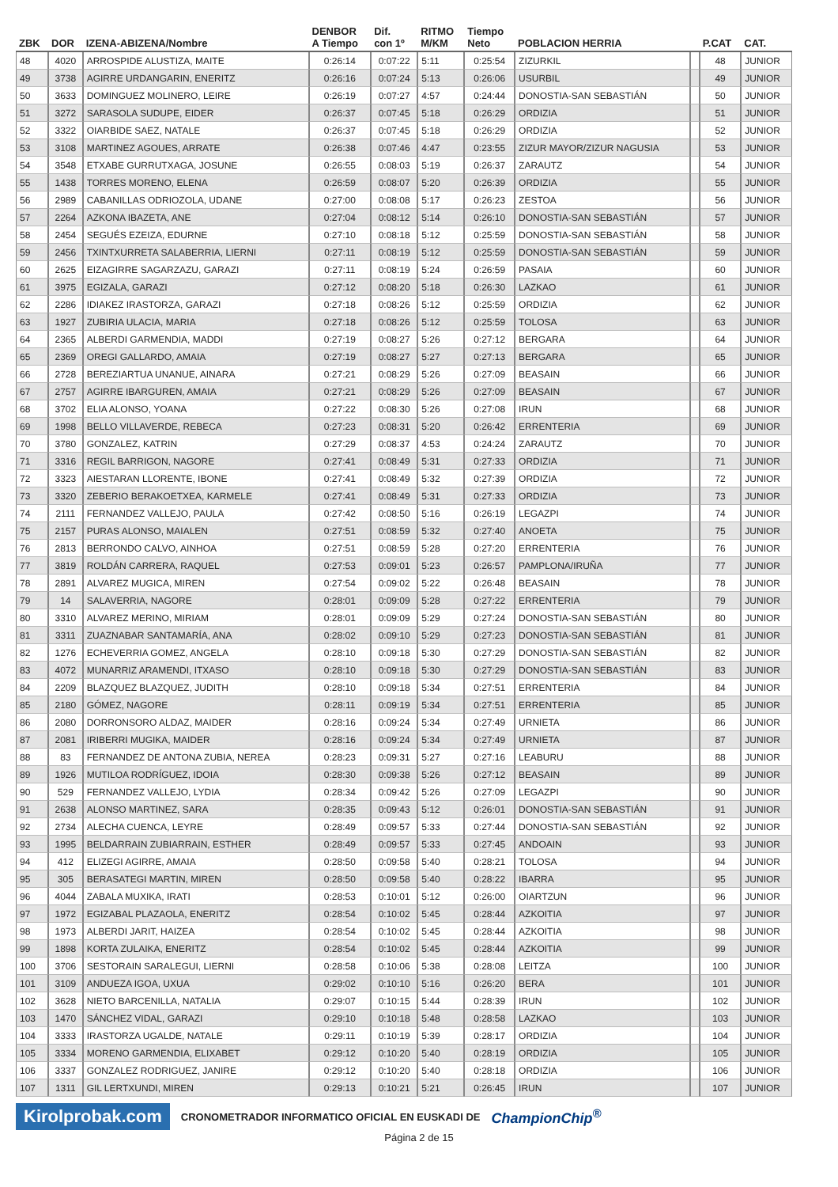| ZBK | DOR | IZENA-ABIZENA/Nombre | DENBOR A Tiempo | Dif. con 1º | RITMO M/KM | Tiempo Neto | POBLACION HERRIA | | P.CAT | CAT. |
| --- | --- | --- | --- | --- | --- | --- | --- | --- | --- | --- |
| 48 | 4020 | ARROSPIDE ALUSTIZA, MAITE | 0:26:14 | 0:07:22 | 5:11 | 0:25:54 | ZIZURKIL | | 48 | JUNIOR |
| 49 | 3738 | AGIRRE URDANGARIN, ENERITZ | 0:26:16 | 0:07:24 | 5:13 | 0:26:06 | USURBIL | | 49 | JUNIOR |
| 50 | 3633 | DOMINGUEZ MOLINERO, LEIRE | 0:26:19 | 0:07:27 | 4:57 | 0:24:44 | DONOSTIA-SAN SEBASTIÁN | | 50 | JUNIOR |
| 51 | 3272 | SARASOLA SUDUPE, EIDER | 0:26:37 | 0:07:45 | 5:18 | 0:26:29 | ORDIZIA | | 51 | JUNIOR |
| 52 | 3322 | OIARBIDE SAEZ, NATALE | 0:26:37 | 0:07:45 | 5:18 | 0:26:29 | ORDIZIA | | 52 | JUNIOR |
| 53 | 3108 | MARTINEZ AGOUES, ARRATE | 0:26:38 | 0:07:46 | 4:47 | 0:23:55 | ZIZUR MAYOR/ZIZUR NAGUSIA | | 53 | JUNIOR |
| 54 | 3548 | ETXABE GURRUTXAGA, JOSUNE | 0:26:55 | 0:08:03 | 5:19 | 0:26:37 | ZARAUTZ | | 54 | JUNIOR |
| 55 | 1438 | TORRES MORENO, ELENA | 0:26:59 | 0:08:07 | 5:20 | 0:26:39 | ORDIZIA | | 55 | JUNIOR |
| 56 | 2989 | CABANILLAS ODRIOZOLA, UDANE | 0:27:00 | 0:08:08 | 5:17 | 0:26:23 | ZESTOA | | 56 | JUNIOR |
| 57 | 2264 | AZKONA IBAZETA, ANE | 0:27:04 | 0:08:12 | 5:14 | 0:26:10 | DONOSTIA-SAN SEBASTIÁN | | 57 | JUNIOR |
| 58 | 2454 | SEGUÉS EZEIZA, EDURNE | 0:27:10 | 0:08:18 | 5:12 | 0:25:59 | DONOSTIA-SAN SEBASTIÁN | | 58 | JUNIOR |
| 59 | 2456 | TXINTXURRETA SALABERRIA, LIERNI | 0:27:11 | 0:08:19 | 5:12 | 0:25:59 | DONOSTIA-SAN SEBASTIÁN | | 59 | JUNIOR |
| 60 | 2625 | EIZAGIRRE SAGARZAZU, GARAZI | 0:27:11 | 0:08:19 | 5:24 | 0:26:59 | PASAIA | | 60 | JUNIOR |
| 61 | 3975 | EGIZALA, GARAZI | 0:27:12 | 0:08:20 | 5:18 | 0:26:30 | LAZKAO | | 61 | JUNIOR |
| 62 | 2286 | IDIAKEZ IRASTORZA, GARAZI | 0:27:18 | 0:08:26 | 5:12 | 0:25:59 | ORDIZIA | | 62 | JUNIOR |
| 63 | 1927 | ZUBIRIA ULACIA, MARIA | 0:27:18 | 0:08:26 | 5:12 | 0:25:59 | TOLOSA | | 63 | JUNIOR |
| 64 | 2365 | ALBERDI GARMENDIA, MADDI | 0:27:19 | 0:08:27 | 5:26 | 0:27:12 | BERGARA | | 64 | JUNIOR |
| 65 | 2369 | OREGI GALLARDO, AMAIA | 0:27:19 | 0:08:27 | 5:27 | 0:27:13 | BERGARA | | 65 | JUNIOR |
| 66 | 2728 | BEREZIARTUA UNANUE, AINARA | 0:27:21 | 0:08:29 | 5:26 | 0:27:09 | BEASAIN | | 66 | JUNIOR |
| 67 | 2757 | AGIRRE IBARGUREN, AMAIA | 0:27:21 | 0:08:29 | 5:26 | 0:27:09 | BEASAIN | | 67 | JUNIOR |
| 68 | 3702 | ELIA ALONSO, YOANA | 0:27:22 | 0:08:30 | 5:26 | 0:27:08 | IRUN | | 68 | JUNIOR |
| 69 | 1998 | BELLO VILLAVERDE, REBECA | 0:27:23 | 0:08:31 | 5:20 | 0:26:42 | ERRENTERIA | | 69 | JUNIOR |
| 70 | 3780 | GONZALEZ, KATRIN | 0:27:29 | 0:08:37 | 4:53 | 0:24:24 | ZARAUTZ | | 70 | JUNIOR |
| 71 | 3316 | REGIL BARRIGON, NAGORE | 0:27:41 | 0:08:49 | 5:31 | 0:27:33 | ORDIZIA | | 71 | JUNIOR |
| 72 | 3323 | AIESTARAN LLORENTE, IBONE | 0:27:41 | 0:08:49 | 5:32 | 0:27:39 | ORDIZIA | | 72 | JUNIOR |
| 73 | 3320 | ZEBERIO BERAKOETXEA, KARMELE | 0:27:41 | 0:08:49 | 5:31 | 0:27:33 | ORDIZIA | | 73 | JUNIOR |
| 74 | 2111 | FERNANDEZ VALLEJO, PAULA | 0:27:42 | 0:08:50 | 5:16 | 0:26:19 | LEGAZPI | | 74 | JUNIOR |
| 75 | 2157 | PURAS ALONSO, MAIALEN | 0:27:51 | 0:08:59 | 5:32 | 0:27:40 | ANOETA | | 75 | JUNIOR |
| 76 | 2813 | BERRONDO CALVO, AINHOA | 0:27:51 | 0:08:59 | 5:28 | 0:27:20 | ERRENTERIA | | 76 | JUNIOR |
| 77 | 3819 | ROLDÁN CARRERA, RAQUEL | 0:27:53 | 0:09:01 | 5:23 | 0:26:57 | PAMPLONA/IRUÑA | | 77 | JUNIOR |
| 78 | 2891 | ALVAREZ MUGICA, MIREN | 0:27:54 | 0:09:02 | 5:22 | 0:26:48 | BEASAIN | | 78 | JUNIOR |
| 79 | 14 | SALAVERRIA, NAGORE | 0:28:01 | 0:09:09 | 5:28 | 0:27:22 | ERRENTERIA | | 79 | JUNIOR |
| 80 | 3310 | ALVAREZ MERINO, MIRIAM | 0:28:01 | 0:09:09 | 5:29 | 0:27:24 | DONOSTIA-SAN SEBASTIÁN | | 80 | JUNIOR |
| 81 | 3311 | ZUAZNABAR SANTAMARÍA, ANA | 0:28:02 | 0:09:10 | 5:29 | 0:27:23 | DONOSTIA-SAN SEBASTIÁN | | 81 | JUNIOR |
| 82 | 1276 | ECHEVERRIA GOMEZ, ANGELA | 0:28:10 | 0:09:18 | 5:30 | 0:27:29 | DONOSTIA-SAN SEBASTIÁN | | 82 | JUNIOR |
| 83 | 4072 | MUNARRIZ ARAMENDI, ITXASO | 0:28:10 | 0:09:18 | 5:30 | 0:27:29 | DONOSTIA-SAN SEBASTIÁN | | 83 | JUNIOR |
| 84 | 2209 | BLAZQUEZ BLAZQUEZ, JUDITH | 0:28:10 | 0:09:18 | 5:34 | 0:27:51 | ERRENTERIA | | 84 | JUNIOR |
| 85 | 2180 | GÓMEZ, NAGORE | 0:28:11 | 0:09:19 | 5:34 | 0:27:51 | ERRENTERIA | | 85 | JUNIOR |
| 86 | 2080 | DORRONSORO ALDAZ, MAIDER | 0:28:16 | 0:09:24 | 5:34 | 0:27:49 | URNIETA | | 86 | JUNIOR |
| 87 | 2081 | IRIBERRI MUGIKA, MAIDER | 0:28:16 | 0:09:24 | 5:34 | 0:27:49 | URNIETA | | 87 | JUNIOR |
| 88 | 83 | FERNANDEZ DE ANTONA ZUBIA, NEREA | 0:28:23 | 0:09:31 | 5:27 | 0:27:16 | LEABURU | | 88 | JUNIOR |
| 89 | 1926 | MUTILOA RODRÍGUEZ, IDOIA | 0:28:30 | 0:09:38 | 5:26 | 0:27:12 | BEASAIN | | 89 | JUNIOR |
| 90 | 529 | FERNANDEZ VALLEJO, LYDIA | 0:28:34 | 0:09:42 | 5:26 | 0:27:09 | LEGAZPI | | 90 | JUNIOR |
| 91 | 2638 | ALONSO MARTINEZ, SARA | 0:28:35 | 0:09:43 | 5:12 | 0:26:01 | DONOSTIA-SAN SEBASTIÁN | | 91 | JUNIOR |
| 92 | 2734 | ALECHA CUENCA, LEYRE | 0:28:49 | 0:09:57 | 5:33 | 0:27:44 | DONOSTIA-SAN SEBASTIÁN | | 92 | JUNIOR |
| 93 | 1995 | BELDARRAIN ZUBIARRAIN, ESTHER | 0:28:49 | 0:09:57 | 5:33 | 0:27:45 | ANDOAIN | | 93 | JUNIOR |
| 94 | 412 | ELIZEGI AGIRRE, AMAIA | 0:28:50 | 0:09:58 | 5:40 | 0:28:21 | TOLOSA | | 94 | JUNIOR |
| 95 | 305 | BERASATEGI MARTIN, MIREN | 0:28:50 | 0:09:58 | 5:40 | 0:28:22 | IBARRA | | 95 | JUNIOR |
| 96 | 4044 | ZABALA MUXIKA, IRATI | 0:28:53 | 0:10:01 | 5:12 | 0:26:00 | OIARTZUN | | 96 | JUNIOR |
| 97 | 1972 | EGIZABAL PLAZAOLA, ENERITZ | 0:28:54 | 0:10:02 | 5:45 | 0:28:44 | AZKOITIA | | 97 | JUNIOR |
| 98 | 1973 | ALBERDI JARIT, HAIZEA | 0:28:54 | 0:10:02 | 5:45 | 0:28:44 | AZKOITIA | | 98 | JUNIOR |
| 99 | 1898 | KORTA ZULAIKA, ENERITZ | 0:28:54 | 0:10:02 | 5:45 | 0:28:44 | AZKOITIA | | 99 | JUNIOR |
| 100 | 3706 | SESTORAIN SARALEGUI, LIERNI | 0:28:58 | 0:10:06 | 5:38 | 0:28:08 | LEITZA | | 100 | JUNIOR |
| 101 | 3109 | ANDUEZA IGOA, UXUA | 0:29:02 | 0:10:10 | 5:16 | 0:26:20 | BERA | | 101 | JUNIOR |
| 102 | 3628 | NIETO BARCENILLA, NATALIA | 0:29:07 | 0:10:15 | 5:44 | 0:28:39 | IRUN | | 102 | JUNIOR |
| 103 | 1470 | SÁNCHEZ VIDAL, GARAZI | 0:29:10 | 0:10:18 | 5:48 | 0:28:58 | LAZKAO | | 103 | JUNIOR |
| 104 | 3333 | IRASTORZA UGALDE, NATALE | 0:29:11 | 0:10:19 | 5:39 | 0:28:17 | ORDIZIA | | 104 | JUNIOR |
| 105 | 3334 | MORENO GARMENDIA, ELIXABET | 0:29:12 | 0:10:20 | 5:40 | 0:28:19 | ORDIZIA | | 105 | JUNIOR |
| 106 | 3337 | GONZALEZ RODRIGUEZ, JANIRE | 0:29:12 | 0:10:20 | 5:40 | 0:28:18 | ORDIZIA | | 106 | JUNIOR |
| 107 | 1311 | GIL LERTXUNDI, MIREN | 0:29:13 | 0:10:21 | 5:21 | 0:26:45 | IRUN | | 107 | JUNIOR |
Kirolprobak.com
CRONOMETRADOR INFORMATICO OFICIAL EN EUSKADI DE
ChampionChip<sup>®</sup>
Página 2 de 15